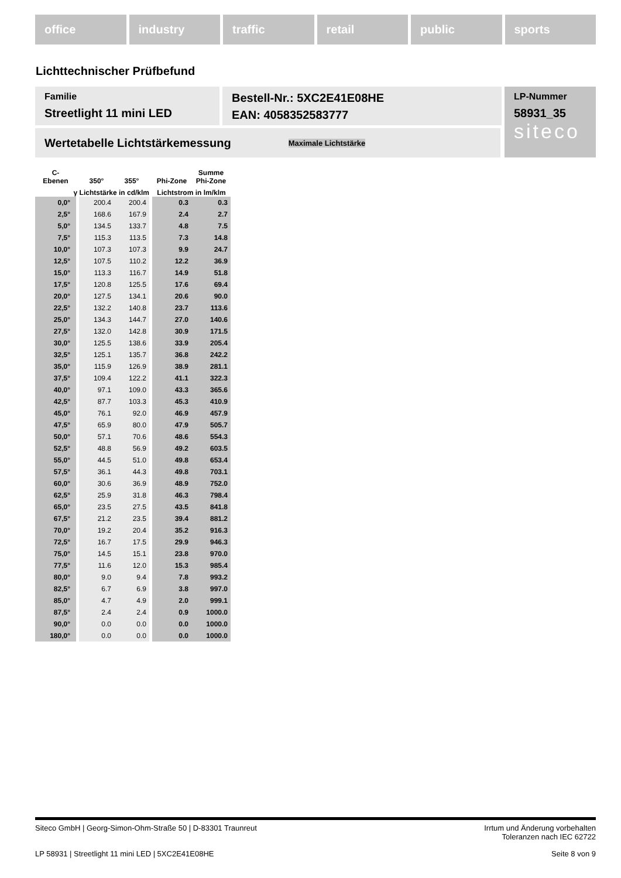office industry traffic retail public sports
Lichttechnischer Prüfbefund
Familie
Streetlight 11 mini LED
Bestell-Nr.: 5XC2E41E08HE
EAN: 4058352583777
LP-Nummer
58931_35
siteco
Wertetabelle Lichtstärkemessung Maximale Lichtstärke
| C- Ebenen | | 350° | 355° | | Phi-Zone | Summe Phi-Zone |
| --- | --- | --- | --- | --- | --- | --- |
| γ Lichtstärke in cd/klm | | | | | Lichtstrom in lm/klm | |
| 0,0° | | 200.4 | 200.4 | | 0.3 | 0.3 |
| 2,5° | | 168.6 | 167.9 | | 2.4 | 2.7 |
| 5,0° | | 134.5 | 133.7 | | 4.8 | 7.5 |
| 7,5° | | 115.3 | 113.5 | | 7.3 | 14.8 |
| 10,0° | | 107.3 | 107.3 | | 9.9 | 24.7 |
| 12,5° | | 107.5 | 110.2 | | 12.2 | 36.9 |
| 15,0° | | 113.3 | 116.7 | | 14.9 | 51.8 |
| 17,5° | | 120.8 | 125.5 | | 17.6 | 69.4 |
| 20,0° | | 127.5 | 134.1 | | 20.6 | 90.0 |
| 22,5° | | 132.2 | 140.8 | | 23.7 | 113.6 |
| 25,0° | | 134.3 | 144.7 | | 27.0 | 140.6 |
| 27,5° | | 132.0 | 142.8 | | 30.9 | 171.5 |
| 30,0° | | 125.5 | 138.6 | | 33.9 | 205.4 |
| 32,5° | | 125.1 | 135.7 | | 36.8 | 242.2 |
| 35,0° | | 115.9 | 126.9 | | 38.9 | 281.1 |
| 37,5° | | 109.4 | 122.2 | | 41.1 | 322.3 |
| 40,0° | | 97.1 | 109.0 | | 43.3 | 365.6 |
| 42,5° | | 87.7 | 103.3 | | 45.3 | 410.9 |
| 45,0° | | 76.1 | 92.0 | | 46.9 | 457.9 |
| 47,5° | | 65.9 | 80.0 | | 47.9 | 505.7 |
| 50,0° | | 57.1 | 70.6 | | 48.6 | 554.3 |
| 52,5° | | 48.8 | 56.9 | | 49.2 | 603.5 |
| 55,0° | | 44.5 | 51.0 | | 49.8 | 653.4 |
| 57,5° | | 36.1 | 44.3 | | 49.8 | 703.1 |
| 60,0° | | 30.6 | 36.9 | | 48.9 | 752.0 |
| 62,5° | | 25.9 | 31.8 | | 46.3 | 798.4 |
| 65,0° | | 23.5 | 27.5 | | 43.5 | 841.8 |
| 67,5° | | 21.2 | 23.5 | | 39.4 | 881.2 |
| 70,0° | | 19.2 | 20.4 | | 35.2 | 916.3 |
| 72,5° | | 16.7 | 17.5 | | 29.9 | 946.3 |
| 75,0° | | 14.5 | 15.1 | | 23.8 | 970.0 |
| 77,5° | | 11.6 | 12.0 | | 15.3 | 985.4 |
| 80,0° | | 9.0 | 9.4 | | 7.8 | 993.2 |
| 82,5° | | 6.7 | 6.9 | | 3.8 | 997.0 |
| 85,0° | | 4.7 | 4.9 | | 2.0 | 999.1 |
| 87,5° | | 2.4 | 2.4 | | 0.9 | 1000.0 |
| 90,0° | | 0.0 | 0.0 | | 0.0 | 1000.0 |
| 180,0° | | 0.0 | 0.0 | | 0.0 | 1000.0 |
Siteco GmbH | Georg-Simon-Ohm-Straße 50 | D-83301 Traunreut Irrtum und Änderung vorbehalten
Toleranzen nach IEC 62722
LP 58931 | Streetlight 11 mini LED | 5XC2E41E08HE Seite 8 von 9